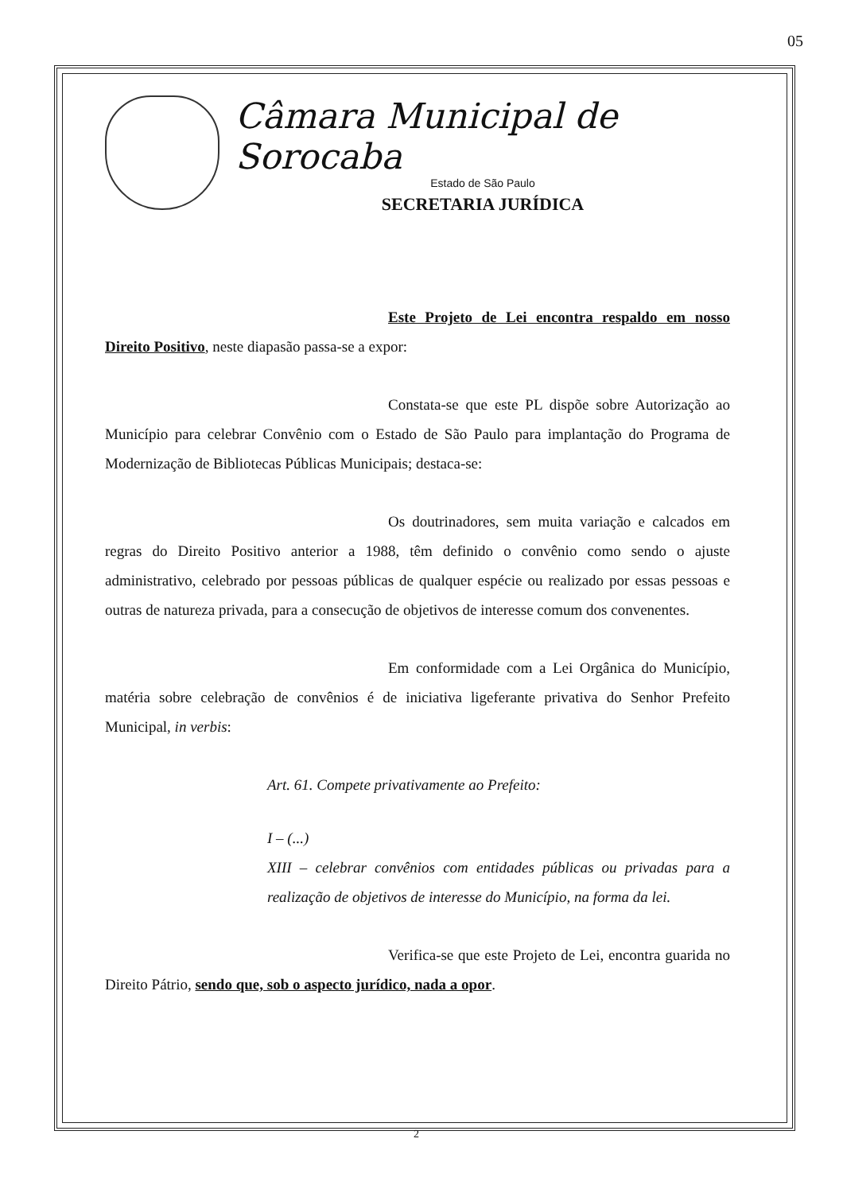05
Câmara Municipal de Sorocaba
Estado de São Paulo
SECRETARIA JURÍDICA
Este Projeto de Lei encontra respaldo em nosso Direito Positivo, neste diapasão passa-se a expor:
Constata-se que este PL dispõe sobre Autorização ao Município para celebrar Convênio com o Estado de São Paulo para implantação do Programa de Modernização de Bibliotecas Públicas Municipais; destaca-se:
Os doutrinadores, sem muita variação e calcados em regras do Direito Positivo anterior a 1988, têm definido o convênio como sendo o ajuste administrativo, celebrado por pessoas públicas de qualquer espécie ou realizado por essas pessoas e outras de natureza privada, para a consecução de objetivos de interesse comum dos convenentes.
Em conformidade com a Lei Orgânica do Município, matéria sobre celebração de convênios é de iniciativa ligeferante privativa do Senhor Prefeito Municipal, in verbis:
Art. 61. Compete privativamente ao Prefeito:
I – (...)
XIII – celebrar convênios com entidades públicas ou privadas para a realização de objetivos de interesse do Município, na forma da lei.
Verifica-se que este Projeto de Lei, encontra guarida no Direito Pátrio, sendo que, sob o aspecto jurídico, nada a opor.
2